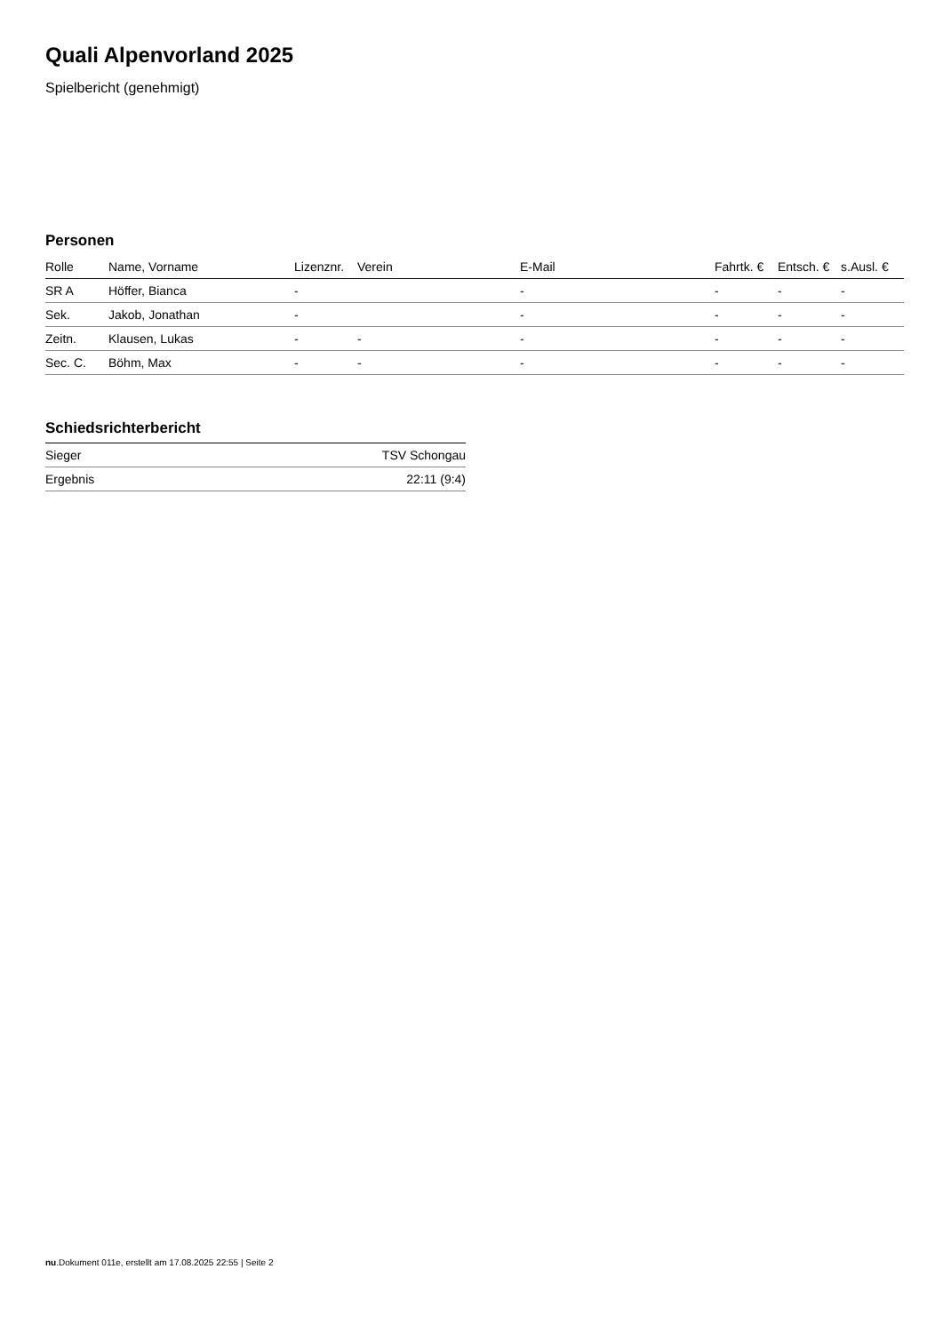Quali Alpenvorland 2025
Spielbericht (genehmigt)
Personen
| Rolle | Name, Vorname | Lizenznr. | Verein | E-Mail | Fahrtk. € | Entsch. € | s.Ausl. € |
| --- | --- | --- | --- | --- | --- | --- | --- |
| SR A | Höffer, Bianca | - | | - | - | - | - |
| Sek. | Jakob, Jonathan | - | | - | - | - | - |
| Zeitn. | Klausen, Lukas | - | - | - | - | - | - |
| Sec. C. | Böhm, Max | - | - | - | - | - | - |
Schiedsrichterbericht
| Sieger | TSV Schongau |
| Ergebnis | 22:11 (9:4) |
nu.Dokument 011e, erstellt am 17.08.2025 22:55 | Seite 2